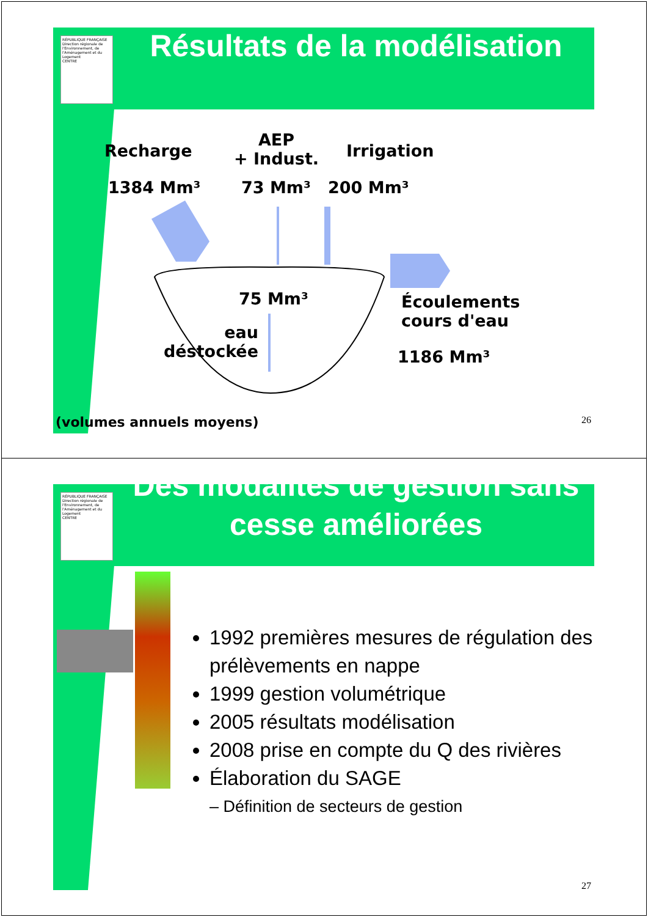RÉPUBLIQUE FRANÇAISE
Direction régionale de l'Environnement, de l'Aménagement et du Logement
CENTRE
Résultats de la modélisation
Recharge
AEP
+ Indust.
Irrigation
1384 Mm³ 73 Mm³ 200 Mm³
75 Mm³
eau
déstockée
Écoulements
cours d'eau
1186 Mm³
(volumes annuels moyens) 26
RÉPUBLIQUE FRANÇAISE
Direction régionale de l'Environnement, de l'Aménagement et du Logement
CENTRE
Des modalités de gestion sans cesse améliorées
1992 premières mesures de régulation des prélèvements en nappe
1999 gestion volumétrique
2005 résultats modélisation
2008 prise en compte du Q des rivières
Élaboration du SAGE
– Définition de secteurs de gestion
27